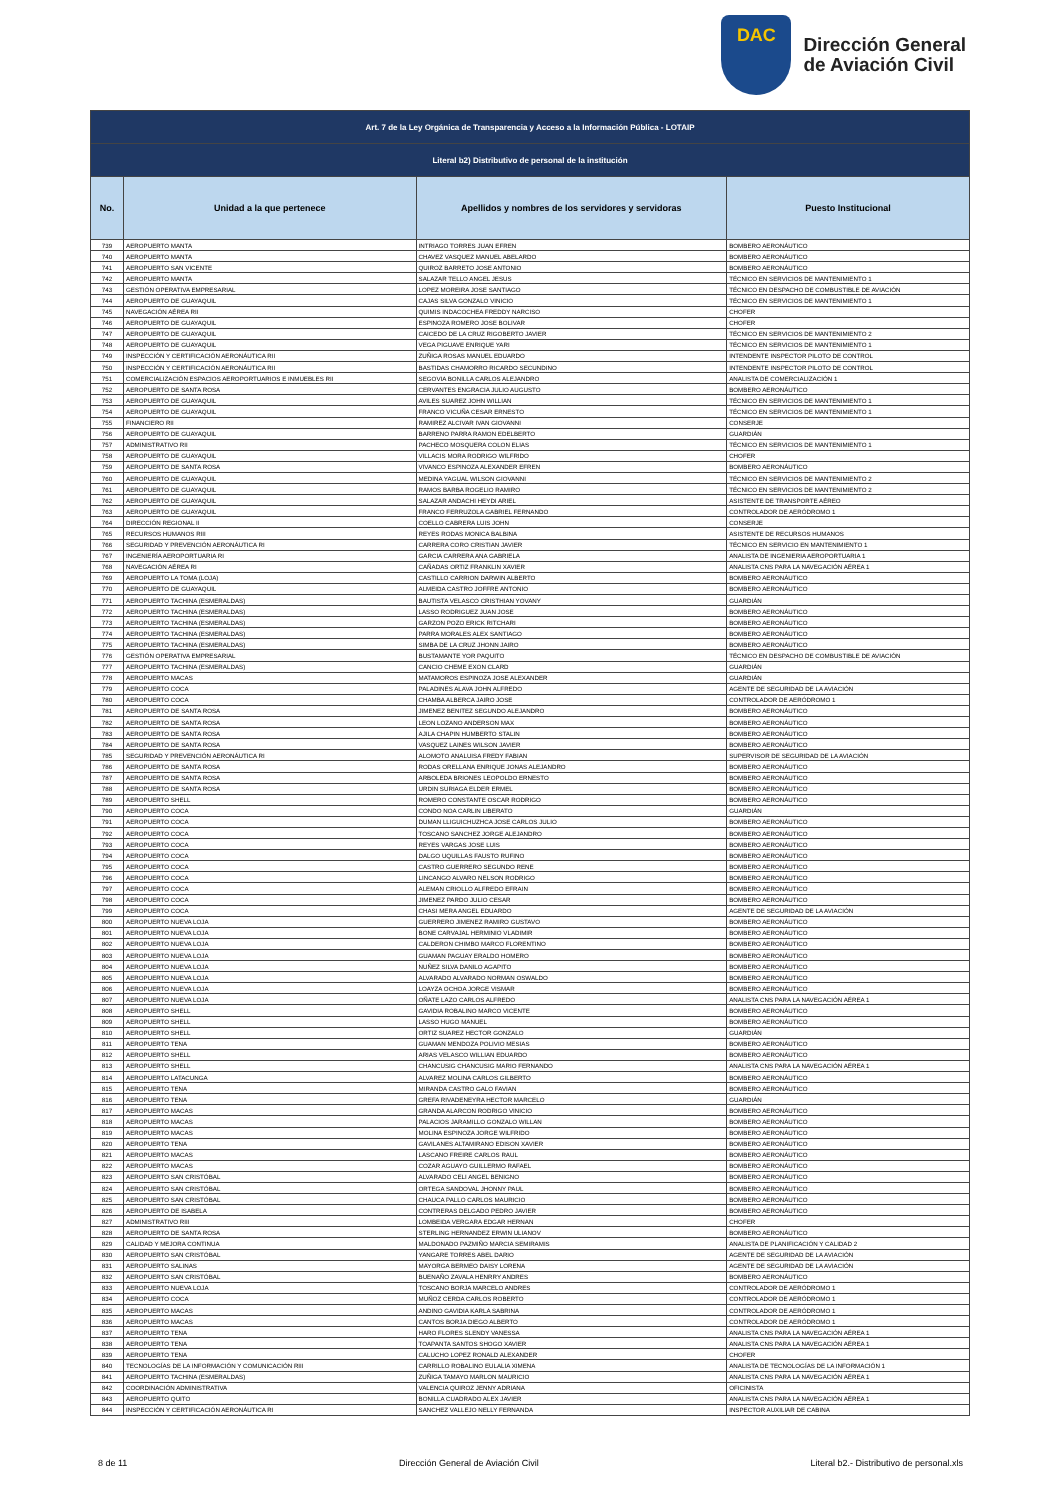DAC
Dirección General
de Aviación Civil
| Art. 7 de la Ley Orgánica de Transparencia y Acceso a la Información Pública - LOTAIP | | | |
| Literal b2) Distributivo de personal de la institución | | | |
| No. | Unidad a la que pertenece | Apellidos y nombres de los servidores y servidoras | Puesto Institucional |
| 739 | AEROPUERTO MANTA | INTRIAGO TORRES JUAN EFREN | BOMBERO AERONÁUTICO |
| 740 | AEROPUERTO MANTA | CHAVEZ VASQUEZ MANUEL ABELARDO | BOMBERO AERONÁUTICO |
| 741 | AEROPUERTO SAN VICENTE | QUIROZ BARRETO JOSE ANTONIO | BOMBERO AERONÁUTICO |
| 742 | AEROPUERTO MANTA | SALAZAR TELLO ANGEL JESUS | TÉCNICO EN SERVICIOS DE MANTENIMIENTO 1 |
| 743 | GESTIÓN OPERATIVA EMPRESARIAL | LOPEZ MOREIRA JOSE SANTIAGO | TÉCNICO EN DESPACHO DE COMBUSTIBLE DE AVIACIÓN |
| 744 | AEROPUERTO DE GUAYAQUIL | CAJAS SILVA GONZALO VINICIO | TÉCNICO EN SERVICIOS DE MANTENIMIENTO 1 |
| 745 | NAVEGACIÓN AÉREA RII | QUIMIS INDACOCHEA FREDDY NARCISO | CHOFER |
| 746 | AEROPUERTO DE GUAYAQUIL | ESPINOZA ROMERO JOSE BOLIVAR | CHOFER |
| 747 | AEROPUERTO DE GUAYAQUIL | CAICEDO DE LA CRUZ RIGOBERTO JAVIER | TÉCNICO EN SERVICIOS DE MANTENIMIENTO 2 |
| 748 | AEROPUERTO DE GUAYAQUIL | VEGA PIGUAVE ENRIQUE YARI | TÉCNICO EN SERVICIOS DE MANTENIMIENTO 1 |
| 749 | INSPECCIÓN Y CERTIFICACIÓN AERONÁUTICA RII | ZUÑIGA ROSAS MANUEL EDUARDO | INTENDENTE INSPECTOR PILOTO DE CONTROL |
| 750 | INSPECCIÓN Y CERTIFICACIÓN AERONÁUTICA RII | BASTIDAS CHAMORRO RICARDO SECUNDINO | INTENDENTE INSPECTOR PILOTO DE CONTROL |
| 751 | COMERCIALIZACIÓN ESPACIOS AEROPORTUARIOS E INMUEBLES RII | SEGOVIA BONILLA CARLOS ALEJANDRO | ANALISTA DE COMERCIALIZACIÓN 1 |
| 752 | AEROPUERTO DE SANTA ROSA | CERVANTES ENGRACIA JULIO AUGUSTO | BOMBERO AERONÁUTICO |
| 753 | AEROPUERTO DE GUAYAQUIL | AVILES SUAREZ JOHN WILLIAN | TÉCNICO EN SERVICIOS DE MANTENIMIENTO 1 |
| 754 | AEROPUERTO DE GUAYAQUIL | FRANCO VICUÑA CESAR ERNESTO | TÉCNICO EN SERVICIOS DE MANTENIMIENTO 1 |
| 755 | FINANCIERO RII | RAMIREZ ALCIVAR IVAN GIOVANNI | CONSERJE |
| 756 | AEROPUERTO DE GUAYAQUIL | BARRENO PARRA RAMON EDELBERTO | GUARDIÁN |
| 757 | ADMINISTRATIVO RII | PACHECO MOSQUERA COLON ELIAS | TÉCNICO EN SERVICIOS DE MANTENIMIENTO 1 |
| 758 | AEROPUERTO DE GUAYAQUIL | VILLACIS MORA RODRIGO WILFRIDO | CHOFER |
| 759 | AEROPUERTO DE SANTA ROSA | VIVANCO ESPINOZA ALEXANDER EFREN | BOMBERO AERONÁUTICO |
| 760 | AEROPUERTO DE GUAYAQUIL | MEDINA YAGUAL WILSON GIOVANNI | TÉCNICO EN SERVICIOS DE MANTENIMIENTO 2 |
| 761 | AEROPUERTO DE GUAYAQUIL | RAMOS BARBA ROGELIO RAMIRO | TÉCNICO EN SERVICIOS DE MANTENIMIENTO 2 |
| 762 | AEROPUERTO DE GUAYAQUIL | SALAZAR ANDACHI HEYDI ARIEL | ASISTENTE DE TRANSPORTE AÉREO |
| 763 | AEROPUERTO DE GUAYAQUIL | FRANCO FERRUZOLA GABRIEL FERNANDO | CONTROLADOR DE AERÓDROMO 1 |
| 764 | DIRECCIÓN REGIONAL II | COELLO CABRERA LUIS JOHN | CONSERJE |
| 765 | RECURSOS HUMANOS RIII | REYES RODAS MONICA BALBINA | ASISTENTE DE RECURSOS HUMANOS |
| 766 | SEGURIDAD Y PREVENCIÓN AERONÁUTICA RI | CARRERA CORO CRISTIAN JAVIER | TÉCNICO EN SERVICIO EN MANTENIMIENTO 1 |
| 767 | INGENIERÍA AEROPORTUARIA RI | GARCIA CARRERA ANA GABRIELA | ANALISTA DE INGENIERIA AEROPORTUARIA 1 |
| 768 | NAVEGACIÓN AÉREA RI | CAÑADAS ORTIZ FRANKLIN XAVIER | ANALISTA CNS PARA LA NAVEGACIÓN AÉREA 1 |
| 769 | AEROPUERTO LA TOMA (LOJA) | CASTILLO CARRION DARWIN ALBERTO | BOMBERO AERONÁUTICO |
| 770 | AEROPUERTO DE GUAYAQUIL | ALMEIDA CASTRO JOFFRE ANTONIO | BOMBERO AERONÁUTICO |
| 771 | AEROPUERTO TACHINA (ESMERALDAS) | BAUTISTA VELASCO CRISTHIAN YOVANY | GUARDIÁN |
| 772 | AEROPUERTO TACHINA (ESMERALDAS) | LASSO RODRIGUEZ JUAN JOSE | BOMBERO AERONÁUTICO |
| 773 | AEROPUERTO TACHINA (ESMERALDAS) | GARZON POZO ERICK RITCHARI | BOMBERO AERONÁUTICO |
| 774 | AEROPUERTO TACHINA (ESMERALDAS) | PARRA MORALES ALEX SANTIAGO | BOMBERO AERONÁUTICO |
| 775 | AEROPUERTO TACHINA (ESMERALDAS) | SIMBA DE LA CRUZ JHONN JAIRO | BOMBERO AERONÁUTICO |
| 776 | GESTIÓN OPERATIVA EMPRESARIAL | BUSTAMANTE YOR PAQUITO | TÉCNICO EN DESPACHO DE COMBUSTIBLE DE AVIACIÓN |
| 777 | AEROPUERTO TACHINA (ESMERALDAS) | CANCIO CHEME EXON CLARD | GUARDIÁN |
| 778 | AEROPUERTO MACAS | MATAMOROS ESPINOZA JOSE ALEXANDER | GUARDIÁN |
| 779 | AEROPUERTO COCA | PALADINES ALAVA JOHN ALFREDO | AGENTE DE SEGURIDAD DE LA AVIACIÓN |
| 780 | AEROPUERTO COCA | CHAMBA ALBERCA JAIRO JOSE | CONTROLADOR DE AERÓDROMO 1 |
| 781 | AEROPUERTO DE SANTA ROSA | JIMENEZ BENITEZ SEGUNDO ALEJANDRO | BOMBERO AERONÁUTICO |
| 782 | AEROPUERTO DE SANTA ROSA | LEON LOZANO ANDERSON MAX | BOMBERO AERONÁUTICO |
| 783 | AEROPUERTO DE SANTA ROSA | AJILA CHAPIN HUMBERTO STALIN | BOMBERO AERONÁUTICO |
| 784 | AEROPUERTO DE SANTA ROSA | VASQUEZ LAINES WILSON JAVIER | BOMBERO AERONÁUTICO |
| 785 | SEGURIDAD Y PREVENCIÓN AERONÁUTICA RI | ALOMOTO ANALUISA FREDY FABIAN | SUPERVISOR DE SEGURIDAD DE LA AVIACIÓN |
| 786 | AEROPUERTO DE SANTA ROSA | RODAS ORELLANA ENRIQUE JONAS ALEJANDRO | BOMBERO AERONÁUTICO |
| 787 | AEROPUERTO DE SANTA ROSA | ARBOLEDA BRIONES LEOPOLDO ERNESTO | BOMBERO AERONÁUTICO |
| 788 | AEROPUERTO DE SANTA ROSA | URDIN SURIAGA ELDER ERMEL | BOMBERO AERONÁUTICO |
| 789 | AEROPUERTO SHELL | ROMERO CONSTANTE OSCAR RODRIGO | BOMBERO AERONÁUTICO |
| 790 | AEROPUERTO COCA | CONDO NOA CARLIN LIBERATO | GUARDIÁN |
| 791 | AEROPUERTO COCA | DUMAN LLIGUICHUZHCA JOSE CARLOS JULIO | BOMBERO AERONÁUTICO |
| 792 | AEROPUERTO COCA | TOSCANO SANCHEZ JORGE ALEJANDRO | BOMBERO AERONÁUTICO |
| 793 | AEROPUERTO COCA | REYES VARGAS JOSE LUIS | BOMBERO AERONÁUTICO |
| 794 | AEROPUERTO COCA | DALGO UQUILLAS FAUSTO RUFINO | BOMBERO AERONÁUTICO |
| 795 | AEROPUERTO COCA | CASTRO GUERRERO SEGUNDO RENE | BOMBERO AERONÁUTICO |
| 796 | AEROPUERTO COCA | LINCANGO ALVARO NELSON RODRIGO | BOMBERO AERONÁUTICO |
| 797 | AEROPUERTO COCA | ALEMAN CRIOLLO ALFREDO EFRAIN | BOMBERO AERONÁUTICO |
| 798 | AEROPUERTO COCA | JIMENEZ PARDO JULIO CESAR | BOMBERO AERONÁUTICO |
| 799 | AEROPUERTO COCA | CHASI MERA ANGEL EDUARDO | AGENTE DE SEGURIDAD DE LA AVIACIÓN |
| 800 | AEROPUERTO NUEVA LOJA | GUERRERO JIMENEZ RAMIRO GUSTAVO | BOMBERO AERONÁUTICO |
| 801 | AEROPUERTO NUEVA LOJA | BONE CARVAJAL HERMINIO VLADIMIR | BOMBERO AERONÁUTICO |
| 802 | AEROPUERTO NUEVA LOJA | CALDERON CHIMBO MARCO FLORENTINO | BOMBERO AERONÁUTICO |
| 803 | AEROPUERTO NUEVA LOJA | GUAMAN PAGUAY ERALDO HOMERO | BOMBERO AERONÁUTICO |
| 804 | AEROPUERTO NUEVA LOJA | NUÑEZ SILVA DANILO AGAPITO | BOMBERO AERONÁUTICO |
| 805 | AEROPUERTO NUEVA LOJA | ALVARADO ALVARADO NORMAN OSWALDO | BOMBERO AERONÁUTICO |
| 806 | AEROPUERTO NUEVA LOJA | LOAYZA OCHOA JORGE VISMAR | BOMBERO AERONÁUTICO |
| 807 | AEROPUERTO NUEVA LOJA | OÑATE LAZO CARLOS ALFREDO | ANALISTA CNS PARA LA NAVEGACIÓN AÉREA 1 |
| 808 | AEROPUERTO SHELL | GAVIDIA ROBALINO MARCO VICENTE | BOMBERO AERONÁUTICO |
| 809 | AEROPUERTO SHELL | LASSO HUGO MANUEL | BOMBERO AERONÁUTICO |
| 810 | AEROPUERTO SHELL | ORTIZ SUAREZ HECTOR GONZALO | GUARDIÁN |
| 811 | AEROPUERTO TENA | GUAMAN MENDOZA POLIVIO MESIAS | BOMBERO AERONÁUTICO |
| 812 | AEROPUERTO SHELL | ARIAS VELASCO WILLIAN EDUARDO | BOMBERO AERONÁUTICO |
| 813 | AEROPUERTO SHELL | CHANCUSIG CHANCUSIG MARIO FERNANDO | ANALISTA CNS PARA LA NAVEGACIÓN AÉREA 1 |
| 814 | AEROPUERTO LATACUNGA | ALVAREZ MOLINA CARLOS GILBERTO | BOMBERO AERONÁUTICO |
| 815 | AEROPUERTO TENA | MIRANDA CASTRO GALO FAVIAN | BOMBERO AERONÁUTICO |
| 816 | AEROPUERTO TENA | GREFA RIVADENEYRA HECTOR MARCELO | GUARDIÁN |
| 817 | AEROPUERTO MACAS | GRANDA ALARCON RODRIGO VINICIO | BOMBERO AERONÁUTICO |
| 818 | AEROPUERTO MACAS | PALACIOS JARAMILLO GONZALO WILLAN | BOMBERO AERONÁUTICO |
| 819 | AEROPUERTO MACAS | MOLINA ESPINOZA JORGE WILFRIDO | BOMBERO AERONÁUTICO |
| 820 | AEROPUERTO TENA | GAVILANES ALTAMIRANO EDISON XAVIER | BOMBERO AERONÁUTICO |
| 821 | AEROPUERTO MACAS | LASCANO FREIRE CARLOS RAUL | BOMBERO AERONÁUTICO |
| 822 | AEROPUERTO MACAS | COZAR AGUAYO GUILLERMO RAFAEL | BOMBERO AERONÁUTICO |
| 823 | AEROPUERTO SAN CRISTÓBAL | ALVARADO CELI ANGEL BENIGNO | BOMBERO AERONÁUTICO |
| 824 | AEROPUERTO SAN CRISTÓBAL | ORTEGA SANDOVAL JHONNY PAUL | BOMBERO AERONÁUTICO |
| 825 | AEROPUERTO SAN CRISTÓBAL | CHAUCA PALLO CARLOS MAURICIO | BOMBERO AERONÁUTICO |
| 826 | AEROPUERTO DE ISABELA | CONTRERAS DELGADO PEDRO JAVIER | BOMBERO AERONÁUTICO |
| 827 | ADMINISTRATIVO RIII | LOMBEIDA VERGARA EDGAR HERNAN | CHOFER |
| 828 | AEROPUERTO DE SANTA ROSA | STERLING HERNANDEZ ERWIN ULIANOV | BOMBERO AERONÁUTICO |
| 829 | CALIDAD Y MEJORA CONTINUA | MALDONADO PAZMIÑO MARCIA SEMIRAMIS | ANALISTA DE PLANIFICACIÓN Y CALIDAD 2 |
| 830 | AEROPUERTO SAN CRISTÓBAL | YANGARE TORRES ABEL DARIO | AGENTE DE SEGURIDAD DE LA AVIACIÓN |
| 831 | AEROPUERTO SALINAS | MAYORGA BERMEO DAISY LORENA | AGENTE DE SEGURIDAD DE LA AVIACIÓN |
| 832 | AEROPUERTO SAN CRISTÓBAL | BUENAÑO ZAVALA HENRRY ANDRES | BOMBERO AERONÁUTICO |
| 833 | AEROPUERTO NUEVA LOJA | TOSCANO BORJA MARCELO ANDRES | CONTROLADOR DE AERÓDROMO 1 |
| 834 | AEROPUERTO COCA | MUÑOZ CERDA CARLOS ROBERTO | CONTROLADOR DE AERÓDROMO 1 |
| 835 | AEROPUERTO MACAS | ANDINO GAVIDIA KARLA SABRINA | CONTROLADOR DE AERÓDROMO 1 |
| 836 | AEROPUERTO MACAS | CANTOS BORJA DIEGO ALBERTO | CONTROLADOR DE AERÓDROMO 1 |
| 837 | AEROPUERTO TENA | HARO FLORES SLENDY VANESSA | ANALISTA CNS PARA LA NAVEGACIÓN AÉREA 1 |
| 838 | AEROPUERTO TENA | TOAPANTA SANTOS SHOGO XAVIER | ANALISTA CNS PARA LA NAVEGACIÓN AÉREA 1 |
| 839 | AEROPUERTO TENA | CALUCHO LOPEZ RONALD ALEXANDER | CHOFER |
| 840 | TECNOLOGÍAS DE LA INFORMACIÓN Y COMUNICACIÓN RIII | CARRILLO ROBALINO EULALIA XIMENA | ANALISTA DE TECNOLOGÍAS DE LA INFORMACIÓN 1 |
| 841 | AEROPUERTO TACHINA (ESMERALDAS) | ZUÑIGA TAMAYO MARLON MAURICIO | ANALISTA CNS PARA LA NAVEGACIÓN AÉREA 1 |
| 842 | COORDINACIÓN ADMINISTRATIVA | VALENCIA QUIROZ JENNY ADRIANA | OFICINISTA |
| 843 | AEROPUERTO QUITO | BONILLA CUADRADO ALEX JAVIER | ANALISTA CNS PARA LA NAVEGACIÓN AÉREA 1 |
| 844 | INSPECCIÓN Y CERTIFICACIÓN AERONÁUTICA RI | SANCHEZ VALLEJO NELLY FERNANDA | INSPECTOR AUXILIAR DE CABINA |
8 de 11 Dirección General de Aviación Civil Literal b2.- Distributivo de personal.xls